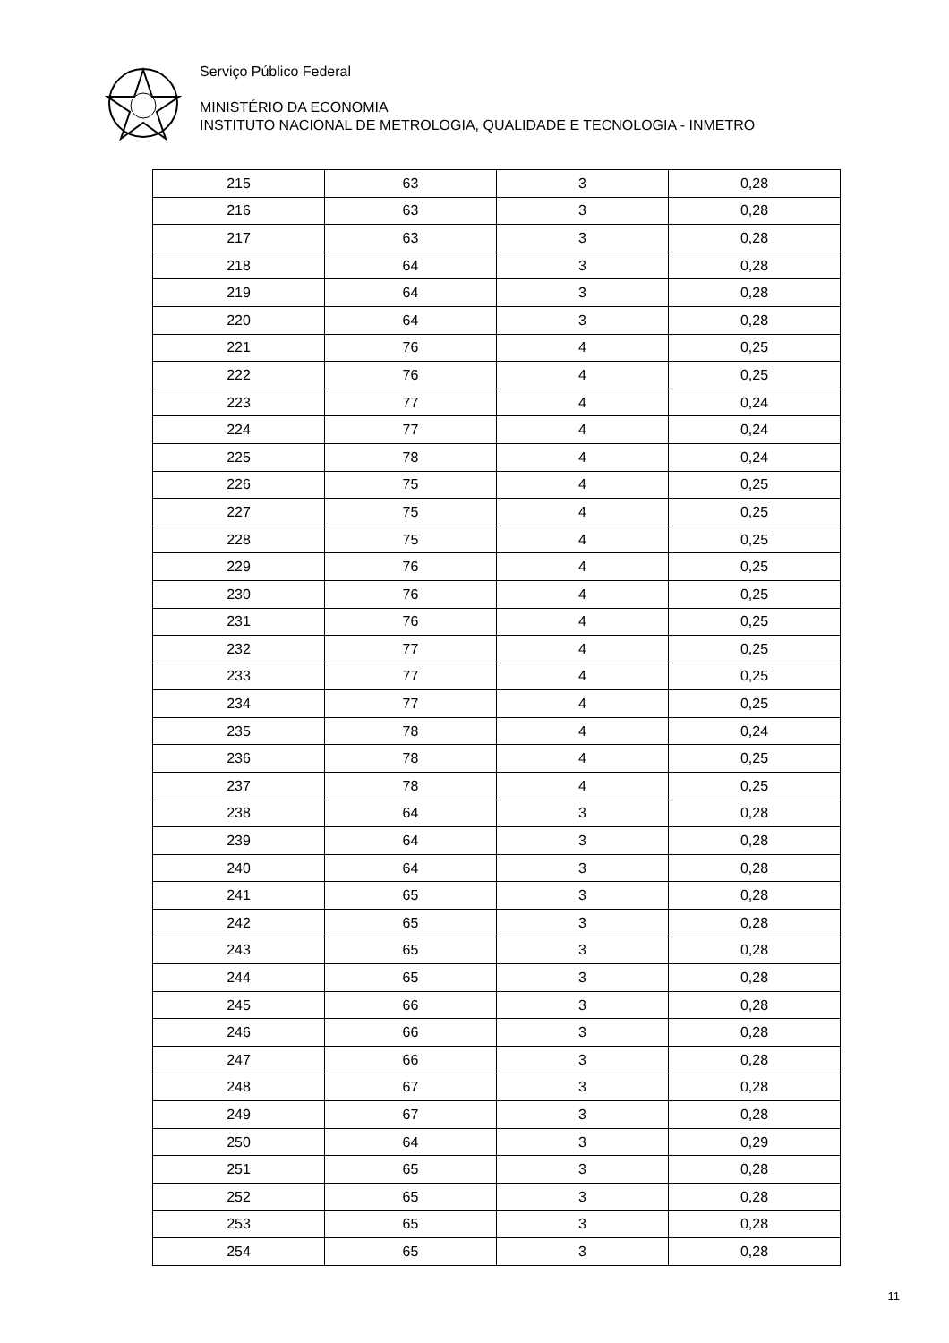Serviço Público Federal
MINISTÉRIO DA ECONOMIA
INSTITUTO NACIONAL DE METROLOGIA, QUALIDADE E TECNOLOGIA - INMETRO
| 215 | 63 | 3 | 0,28 |
| 216 | 63 | 3 | 0,28 |
| 217 | 63 | 3 | 0,28 |
| 218 | 64 | 3 | 0,28 |
| 219 | 64 | 3 | 0,28 |
| 220 | 64 | 3 | 0,28 |
| 221 | 76 | 4 | 0,25 |
| 222 | 76 | 4 | 0,25 |
| 223 | 77 | 4 | 0,24 |
| 224 | 77 | 4 | 0,24 |
| 225 | 78 | 4 | 0,24 |
| 226 | 75 | 4 | 0,25 |
| 227 | 75 | 4 | 0,25 |
| 228 | 75 | 4 | 0,25 |
| 229 | 76 | 4 | 0,25 |
| 230 | 76 | 4 | 0,25 |
| 231 | 76 | 4 | 0,25 |
| 232 | 77 | 4 | 0,25 |
| 233 | 77 | 4 | 0,25 |
| 234 | 77 | 4 | 0,25 |
| 235 | 78 | 4 | 0,24 |
| 236 | 78 | 4 | 0,25 |
| 237 | 78 | 4 | 0,25 |
| 238 | 64 | 3 | 0,28 |
| 239 | 64 | 3 | 0,28 |
| 240 | 64 | 3 | 0,28 |
| 241 | 65 | 3 | 0,28 |
| 242 | 65 | 3 | 0,28 |
| 243 | 65 | 3 | 0,28 |
| 244 | 65 | 3 | 0,28 |
| 245 | 66 | 3 | 0,28 |
| 246 | 66 | 3 | 0,28 |
| 247 | 66 | 3 | 0,28 |
| 248 | 67 | 3 | 0,28 |
| 249 | 67 | 3 | 0,28 |
| 250 | 64 | 3 | 0,29 |
| 251 | 65 | 3 | 0,28 |
| 252 | 65 | 3 | 0,28 |
| 253 | 65 | 3 | 0,28 |
| 254 | 65 | 3 | 0,28 |
11